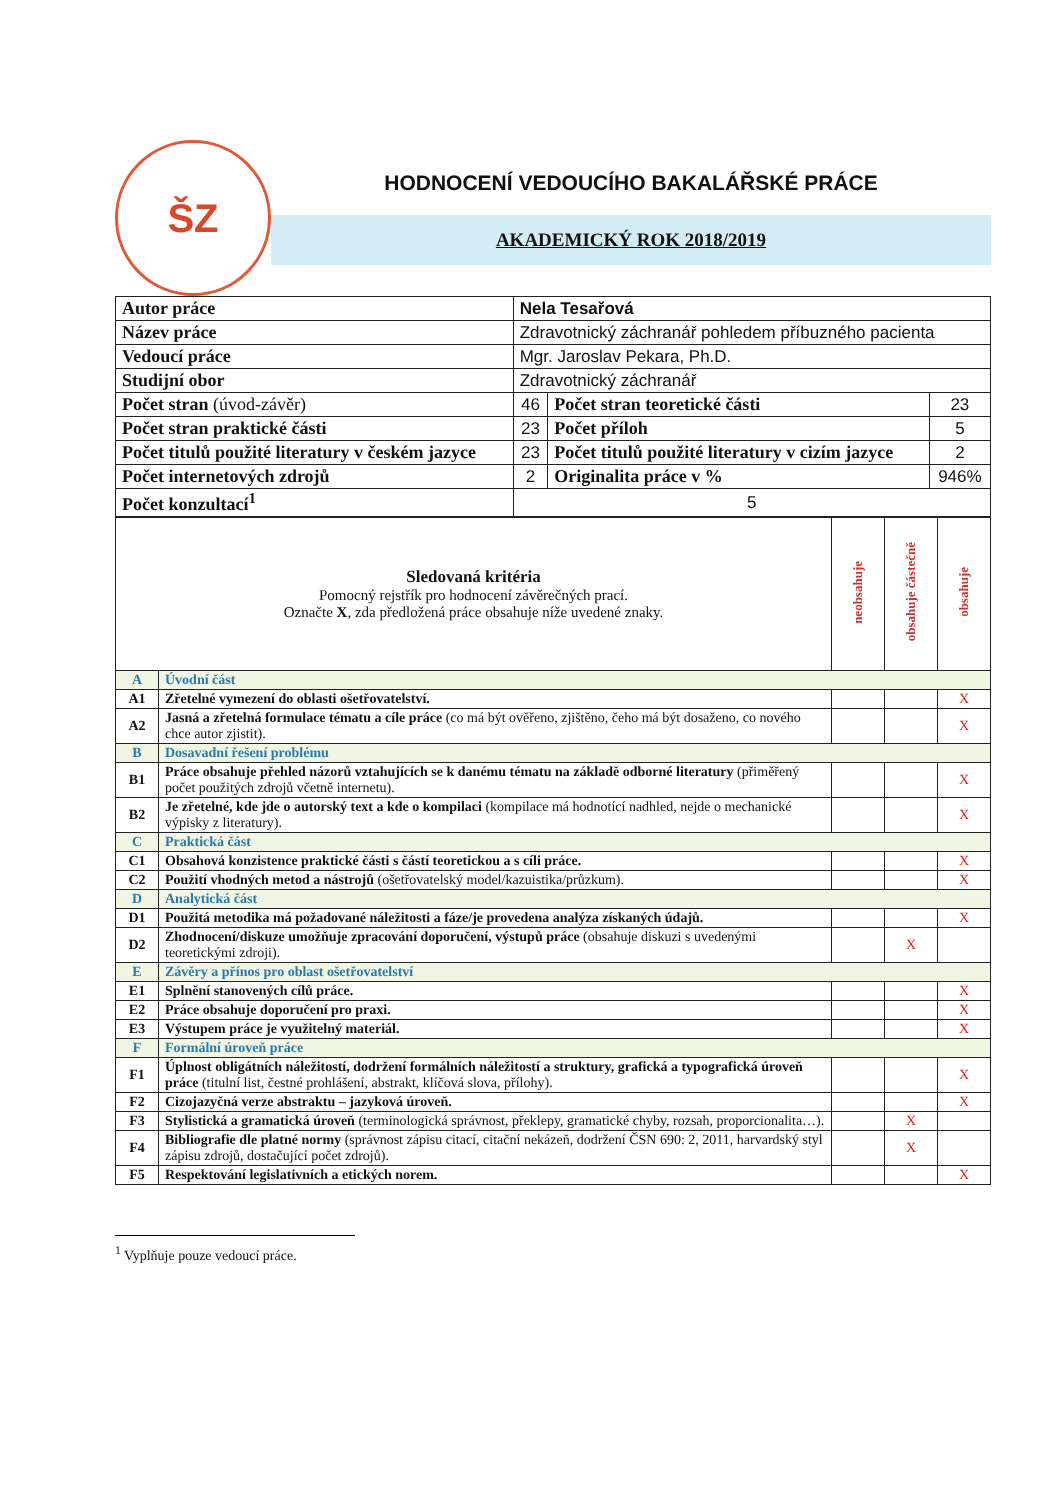ŠZ
HODNOCENÍ VEDOUCÍHO BAKALÁŘSKÉ PRÁCE
AKADEMICKÝ ROK 2018/2019
| Autor práce | Nela Tesařová | | |
| Název práce | Zdravotnický záchranář pohledem příbuzného pacienta | | |
| Vedoucí práce | Mgr. Jaroslav Pekara, Ph.D. | | |
| Studijní obor | Zdravotnický záchranář | | |
| Počet stran (úvod-závěr) | 46 | Počet stran teoretické části | 23 |
| Počet stran praktické části | 23 | Počet příloh | 5 |
| Počet titulů použité literatury v českém jazyce | 23 | Počet titulů použité literatury v cizím jazyce | 2 |
| Počet internetových zdrojů | 2 | Originalita práce v % | 946% |
| Počet konzultací<sup>1</sup> | 5 | | |
| Sledovaná kritéria Pomocný rejstřík pro hodnocení závěrečných prací. Označte X , zda předložená práce obsahuje níže uvedené znaky. | | neobsahuje | obsahuje částečně | obsahuje |
| A | Úvodní část | | | |
| A1 | Zřetelné vymezení do oblasti ošetřovatelství. | | | X |
| A2 | Jasná a zřetelná formulace tématu a cíle práce (co má být ověřeno, zjištěno, čeho má být dosaženo, co nového chce autor zjistit). | | | X |
| B | Dosavadní řešení problému | | | |
| B1 | Práce obsahuje přehled názorů vztahujících se k danému tématu na základě odborné literatury (přiměřený počet použitých zdrojů včetně internetu). | | | X |
| B2 | Je zřetelné, kde jde o autorský text a kde o kompilaci (kompilace má hodnotící nadhled, nejde o mechanické výpisky z literatury). | | | X |
| C | Praktická část | | | |
| C1 | Obsahová konzistence praktické části s částí teoretickou a s cíli práce. | | | X |
| C2 | Použití vhodných metod a nástrojů (ošetřovatelský model/kazuistika/průzkum). | | | X |
| D | Analytická část | | | |
| D1 | Použitá metodika má požadované náležitosti a fáze/je provedena analýza získaných údajů. | | | X |
| D2 | Zhodnocení/diskuze umožňuje zpracování doporučení, výstupů práce (obsahuje diskuzi s uvedenými teoretickými zdroji). | | X | |
| E | Závěry a přínos pro oblast ošetřovatelství | | | |
| E1 | Splnění stanovených cílů práce. | | | X |
| E2 | Práce obsahuje doporučení pro praxi. | | | X |
| E3 | Výstupem práce je využitelný materiál. | | | X |
| F | Formální úroveň práce | | | |
| F1 | Úplnost obligátních náležitostí, dodržení formálních náležitostí a struktury, grafická a typografická úroveň práce (titulní list, čestné prohlášení, abstrakt, klíčová slova, přílohy). | | | X |
| F2 | Cizojazyčná verze abstraktu – jazyková úroveň. | | | X |
| F3 | Stylistická a gramatická úroveň (terminologická správnost, překlepy, gramatické chyby, rozsah, proporcionalita…). | | X | |
| F4 | Bibliografie dle platné normy (správnost zápisu citací, citační nekázeň, dodržení ČSN 690: 2, 2011, harvardský styl zápisu zdrojů, dostačující počet zdrojů). | | X | |
| F5 | Respektování legislativních a etických norem. | | | X |
<sup>1</sup> Vyplňuje pouze vedoucí práce.